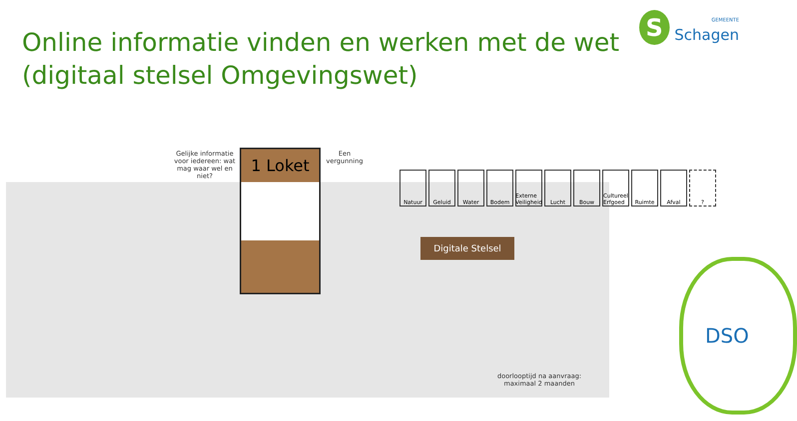Online informatie vinden en werken met de wet
(digitaal stelsel Omgevingswet)
S
GEMEENTE
Schagen
Gelijke informatie voor iedereen: wat mag waar wel en niet?
1 Loket
Een vergunning
Natuur Geluid Water Bodem Externe Veiligheid
Lucht Bouw Cultureel Erfgoed
Ruimte Afval ?
Digitale Stelsel
doorlooptijd na aanvraag: maximaal 2 maanden
DSO